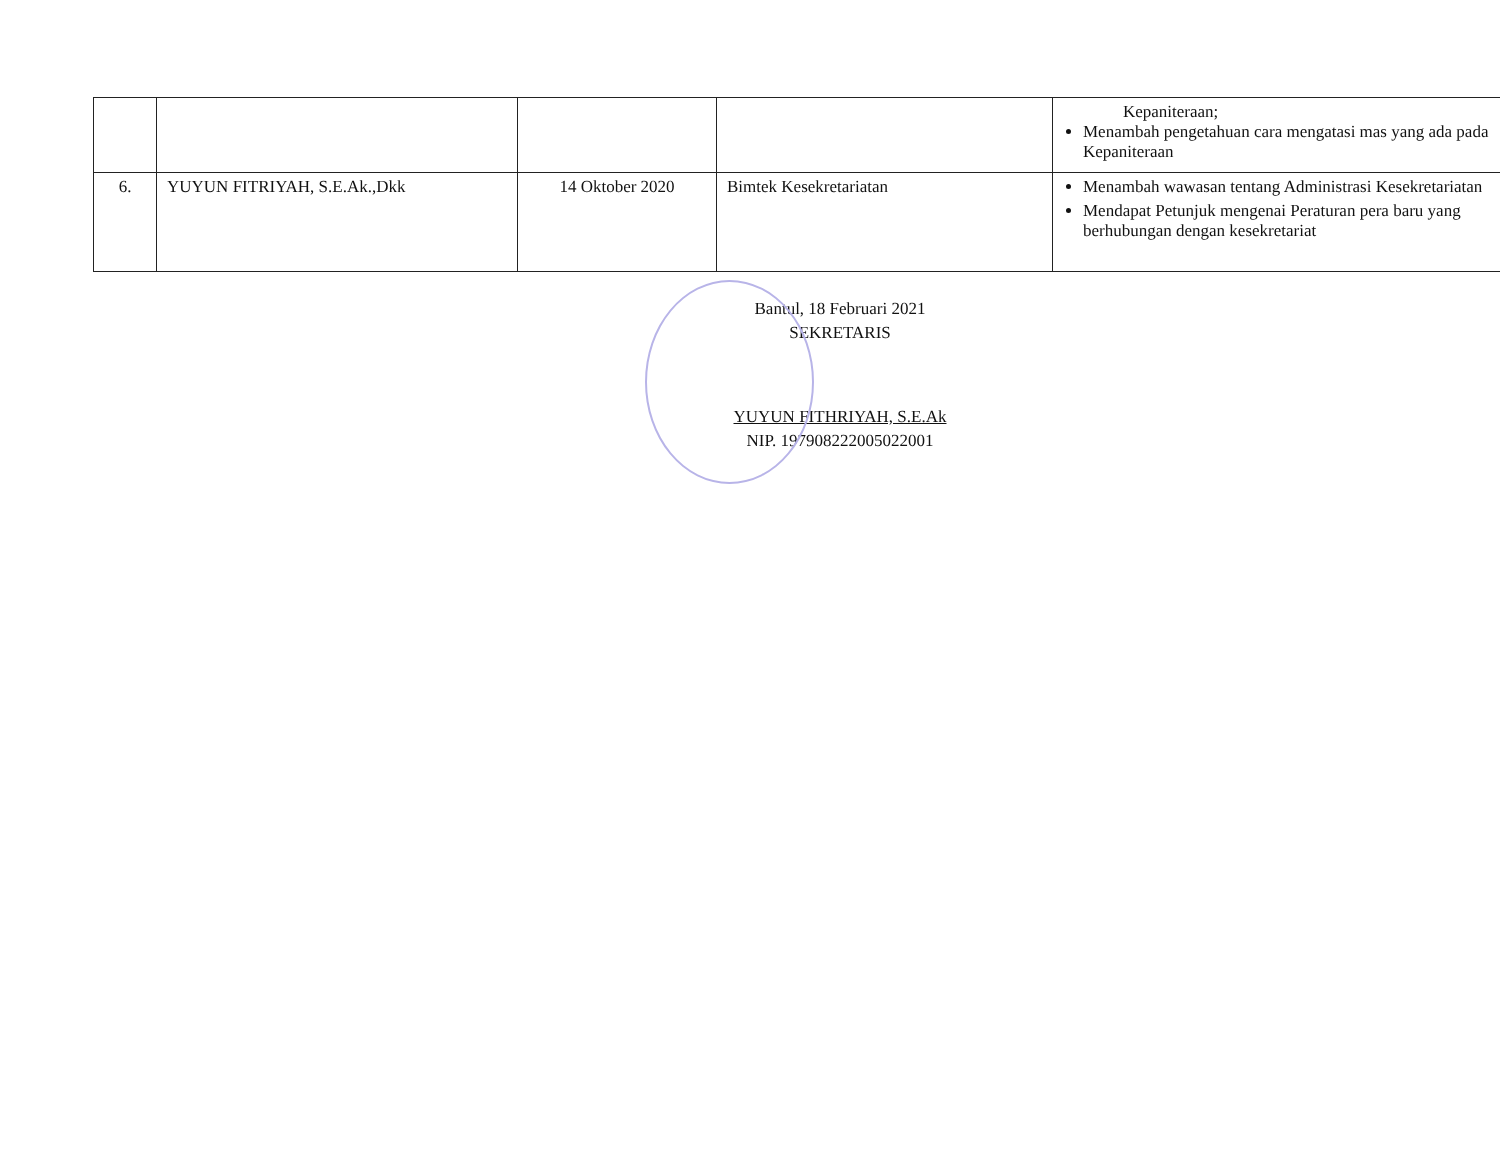| | | | | Kepaniteraan; Menambah pengetahuan cara mengatasi mas yang ada pada Kepaniteraan |
| 6. | YUYUN FITRIYAH, S.E.Ak.,Dkk | 14 Oktober 2020 | Bimtek Kesekretariatan | Menambah wawasan tentang Administrasi Kesekretariatan Mendapat Petunjuk mengenai Peraturan pera baru yang berhubungan dengan kesekretariat |
Bantul, 18 Februari 2021
SEKRETARIS
YUYUN FITHRIYAH, S.E.Ak
NIP. 197908222005022001